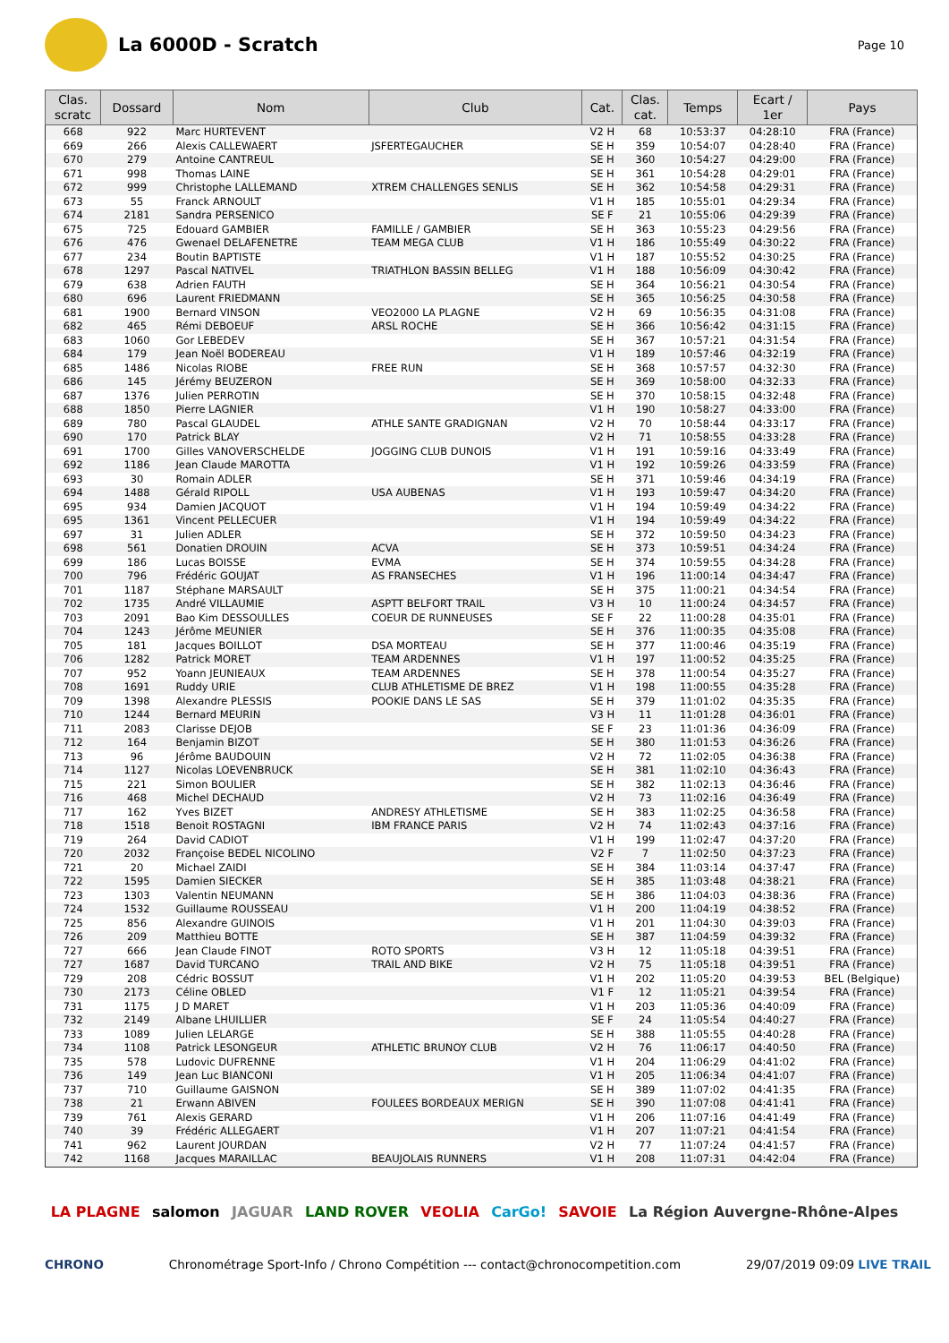La 6000D - Scratch
Page 10
| Clas. scratc | Dossard | Nom | Club | Cat. | Clas. cat. | Temps | Ecart / 1er | Pays |
| --- | --- | --- | --- | --- | --- | --- | --- | --- |
| 668 | 922 | Marc HURTEVENT | | V2 H | 68 | 10:53:37 | 04:28:10 | FRA (France) |
| 669 | 266 | Alexis CALLEWAERT | JSFERTEGAUCHER | SE H | 359 | 10:54:07 | 04:28:40 | FRA (France) |
| 670 | 279 | Antoine CANTREUL | | SE H | 360 | 10:54:27 | 04:29:00 | FRA (France) |
| 671 | 998 | Thomas LAINE | | SE H | 361 | 10:54:28 | 04:29:01 | FRA (France) |
| 672 | 999 | Christophe LALLEMAND | XTREM CHALLENGES SENLIS | SE H | 362 | 10:54:58 | 04:29:31 | FRA (France) |
| 673 | 55 | Franck ARNOULT | | V1 H | 185 | 10:55:01 | 04:29:34 | FRA (France) |
| 674 | 2181 | Sandra PERSENICO | | SE F | 21 | 10:55:06 | 04:29:39 | FRA (France) |
| 675 | 725 | Edouard GAMBIER | FAMILLE / GAMBIER | SE H | 363 | 10:55:23 | 04:29:56 | FRA (France) |
| 676 | 476 | Gwenael DELAFENETRE | TEAM MEGA CLUB | V1 H | 186 | 10:55:49 | 04:30:22 | FRA (France) |
| 677 | 234 | Boutin BAPTISTE | | V1 H | 187 | 10:55:52 | 04:30:25 | FRA (France) |
| 678 | 1297 | Pascal NATIVEL | TRIATHLON BASSIN BELLEG | V1 H | 188 | 10:56:09 | 04:30:42 | FRA (France) |
| 679 | 638 | Adrien FAUTH | | SE H | 364 | 10:56:21 | 04:30:54 | FRA (France) |
| 680 | 696 | Laurent FRIEDMANN | | SE H | 365 | 10:56:25 | 04:30:58 | FRA (France) |
| 681 | 1900 | Bernard VINSON | VEO2000 LA PLAGNE | V2 H | 69 | 10:56:35 | 04:31:08 | FRA (France) |
| 682 | 465 | Rémi DEBOEUF | ARSL ROCHE | SE H | 366 | 10:56:42 | 04:31:15 | FRA (France) |
| 683 | 1060 | Gor LEBEDEV | | SE H | 367 | 10:57:21 | 04:31:54 | FRA (France) |
| 684 | 179 | Jean Noël BODEREAU | | V1 H | 189 | 10:57:46 | 04:32:19 | FRA (France) |
| 685 | 1486 | Nicolas RIOBE | FREE RUN | SE H | 368 | 10:57:57 | 04:32:30 | FRA (France) |
| 686 | 145 | Jérémy BEUZERON | | SE H | 369 | 10:58:00 | 04:32:33 | FRA (France) |
| 687 | 1376 | Julien PERROTIN | | SE H | 370 | 10:58:15 | 04:32:48 | FRA (France) |
| 688 | 1850 | Pierre LAGNIER | | V1 H | 190 | 10:58:27 | 04:33:00 | FRA (France) |
| 689 | 780 | Pascal GLAUDEL | ATHLE SANTE GRADIGNAN | V2 H | 70 | 10:58:44 | 04:33:17 | FRA (France) |
| 690 | 170 | Patrick BLAY | | V2 H | 71 | 10:58:55 | 04:33:28 | FRA (France) |
| 691 | 1700 | Gilles VANOVERSCHELDE | JOGGING CLUB DUNOIS | V1 H | 191 | 10:59:16 | 04:33:49 | FRA (France) |
| 692 | 1186 | Jean Claude MAROTTA | | V1 H | 192 | 10:59:26 | 04:33:59 | FRA (France) |
| 693 | 30 | Romain ADLER | | SE H | 371 | 10:59:46 | 04:34:19 | FRA (France) |
| 694 | 1488 | Gérald RIPOLL | USA AUBENAS | V1 H | 193 | 10:59:47 | 04:34:20 | FRA (France) |
| 695 | 934 | Damien JACQUOT | | V1 H | 194 | 10:59:49 | 04:34:22 | FRA (France) |
| 695 | 1361 | Vincent PELLECUER | | V1 H | 194 | 10:59:49 | 04:34:22 | FRA (France) |
| 697 | 31 | Julien ADLER | | SE H | 372 | 10:59:50 | 04:34:23 | FRA (France) |
| 698 | 561 | Donatien DROUIN | ACVA | SE H | 373 | 10:59:51 | 04:34:24 | FRA (France) |
| 699 | 186 | Lucas BOISSE | EVMA | SE H | 374 | 10:59:55 | 04:34:28 | FRA (France) |
| 700 | 796 | Frédéric GOUJAT | AS FRANSECHES | V1 H | 196 | 11:00:14 | 04:34:47 | FRA (France) |
| 701 | 1187 | Stéphane MARSAULT | | SE H | 375 | 11:00:21 | 04:34:54 | FRA (France) |
| 702 | 1735 | André VILLAUMIE | ASPTT BELFORT TRAIL | V3 H | 10 | 11:00:24 | 04:34:57 | FRA (France) |
| 703 | 2091 | Bao Kim DESSOULLES | COEUR DE RUNNEUSES | SE F | 22 | 11:00:28 | 04:35:01 | FRA (France) |
| 704 | 1243 | Jérôme MEUNIER | | SE H | 376 | 11:00:35 | 04:35:08 | FRA (France) |
| 705 | 181 | Jacques BOILLOT | DSA MORTEAU | SE H | 377 | 11:00:46 | 04:35:19 | FRA (France) |
| 706 | 1282 | Patrick MORET | TEAM ARDENNES | V1 H | 197 | 11:00:52 | 04:35:25 | FRA (France) |
| 707 | 952 | Yoann JEUNIEAUX | TEAM ARDENNES | SE H | 378 | 11:00:54 | 04:35:27 | FRA (France) |
| 708 | 1691 | Ruddy URIE | CLUB ATHLETISME DE BREZ | V1 H | 198 | 11:00:55 | 04:35:28 | FRA (France) |
| 709 | 1398 | Alexandre PLESSIS | POOKIE DANS LE SAS | SE H | 379 | 11:01:02 | 04:35:35 | FRA (France) |
| 710 | 1244 | Bernard MEURIN | | V3 H | 11 | 11:01:28 | 04:36:01 | FRA (France) |
| 711 | 2083 | Clarisse DEJOB | | SE F | 23 | 11:01:36 | 04:36:09 | FRA (France) |
| 712 | 164 | Benjamin BIZOT | | SE H | 380 | 11:01:53 | 04:36:26 | FRA (France) |
| 713 | 96 | Jérôme BAUDOUIN | | V2 H | 72 | 11:02:05 | 04:36:38 | FRA (France) |
| 714 | 1127 | Nicolas LOEVENBRUCK | | SE H | 381 | 11:02:10 | 04:36:43 | FRA (France) |
| 715 | 221 | Simon BOULIER | | SE H | 382 | 11:02:13 | 04:36:46 | FRA (France) |
| 716 | 468 | Michel DECHAUD | | V2 H | 73 | 11:02:16 | 04:36:49 | FRA (France) |
| 717 | 162 | Yves BIZET | ANDRESY ATHLETISME | SE H | 383 | 11:02:25 | 04:36:58 | FRA (France) |
| 718 | 1518 | Benoit ROSTAGNI | IBM FRANCE PARIS | V2 H | 74 | 11:02:43 | 04:37:16 | FRA (France) |
| 719 | 264 | David CADIOT | | V1 H | 199 | 11:02:47 | 04:37:20 | FRA (France) |
| 720 | 2032 | Françoise BEDEL NICOLINO | | V2 F | 7 | 11:02:50 | 04:37:23 | FRA (France) |
| 721 | 20 | Michael ZAIDI | | SE H | 384 | 11:03:14 | 04:37:47 | FRA (France) |
| 722 | 1595 | Damien SIECKER | | SE H | 385 | 11:03:48 | 04:38:21 | FRA (France) |
| 723 | 1303 | Valentin NEUMANN | | SE H | 386 | 11:04:03 | 04:38:36 | FRA (France) |
| 724 | 1532 | Guillaume ROUSSEAU | | V1 H | 200 | 11:04:19 | 04:38:52 | FRA (France) |
| 725 | 856 | Alexandre GUINOIS | | V1 H | 201 | 11:04:30 | 04:39:03 | FRA (France) |
| 726 | 209 | Matthieu BOTTE | | SE H | 387 | 11:04:59 | 04:39:32 | FRA (France) |
| 727 | 666 | Jean Claude FINOT | ROTO SPORTS | V3 H | 12 | 11:05:18 | 04:39:51 | FRA (France) |
| 727 | 1687 | David TURCANO | TRAIL AND BIKE | V2 H | 75 | 11:05:18 | 04:39:51 | FRA (France) |
| 729 | 208 | Cédric BOSSUT | | V1 H | 202 | 11:05:20 | 04:39:53 | BEL (Belgique) |
| 730 | 2173 | Céline OBLED | | V1 F | 12 | 11:05:21 | 04:39:54 | FRA (France) |
| 731 | 1175 | J D MARET | | V1 H | 203 | 11:05:36 | 04:40:09 | FRA (France) |
| 732 | 2149 | Albane LHUILLIER | | SE F | 24 | 11:05:54 | 04:40:27 | FRA (France) |
| 733 | 1089 | Julien LELARGE | | SE H | 388 | 11:05:55 | 04:40:28 | FRA (France) |
| 734 | 1108 | Patrick LESONGEUR | ATHLETIC BRUNOY CLUB | V2 H | 76 | 11:06:17 | 04:40:50 | FRA (France) |
| 735 | 578 | Ludovic DUFRENNE | | V1 H | 204 | 11:06:29 | 04:41:02 | FRA (France) |
| 736 | 149 | Jean Luc BIANCONI | | V1 H | 205 | 11:06:34 | 04:41:07 | FRA (France) |
| 737 | 710 | Guillaume GAISNON | | SE H | 389 | 11:07:02 | 04:41:35 | FRA (France) |
| 738 | 21 | Erwann ABIVEN | FOULEES BORDEAUX MERIGN | SE H | 390 | 11:07:08 | 04:41:41 | FRA (France) |
| 739 | 761 | Alexis GERARD | | V1 H | 206 | 11:07:16 | 04:41:49 | FRA (France) |
| 740 | 39 | Frédéric ALLEGAERT | | V1 H | 207 | 11:07:21 | 04:41:54 | FRA (France) |
| 741 | 962 | Laurent JOURDAN | | V2 H | 77 | 11:07:24 | 04:41:57 | FRA (France) |
| 742 | 1168 | Jacques MARAILLAC | BEAUJOLAIS RUNNERS | V1 H | 208 | 11:07:31 | 04:42:04 | FRA (France) |
LA PLAGNE salomon JAGUAR LAND ROVER VEOLIA CarGo! SAVOIE La Région Auvergne-Rhône-Alpes
CHRONO Chronométrage Sport-Info / Chrono Compétition --- contact@chronocompetition.com 29/07/2019 09:09 LIVE TRAIL